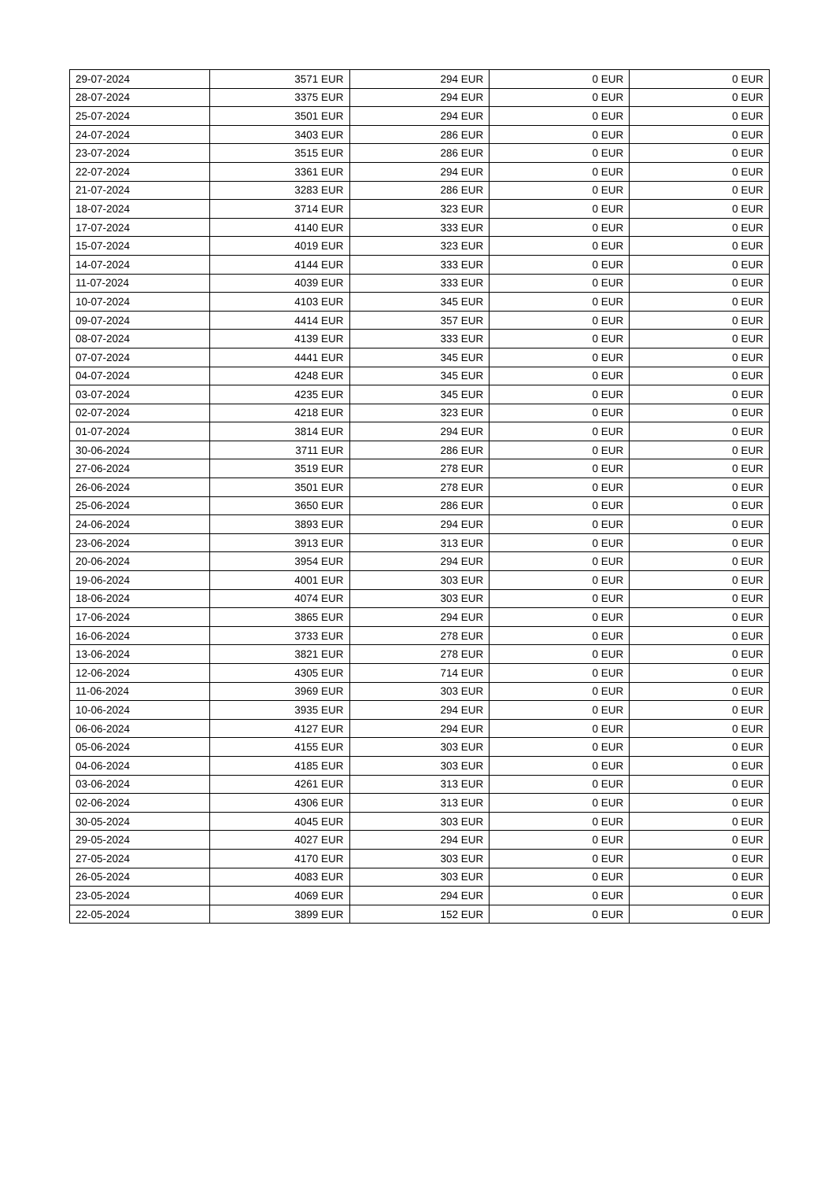| 29-07-2024 | 3571 EUR | 294 EUR | 0 EUR | 0 EUR |
| 28-07-2024 | 3375 EUR | 294 EUR | 0 EUR | 0 EUR |
| 25-07-2024 | 3501 EUR | 294 EUR | 0 EUR | 0 EUR |
| 24-07-2024 | 3403 EUR | 286 EUR | 0 EUR | 0 EUR |
| 23-07-2024 | 3515 EUR | 286 EUR | 0 EUR | 0 EUR |
| 22-07-2024 | 3361 EUR | 294 EUR | 0 EUR | 0 EUR |
| 21-07-2024 | 3283 EUR | 286 EUR | 0 EUR | 0 EUR |
| 18-07-2024 | 3714 EUR | 323 EUR | 0 EUR | 0 EUR |
| 17-07-2024 | 4140 EUR | 333 EUR | 0 EUR | 0 EUR |
| 15-07-2024 | 4019 EUR | 323 EUR | 0 EUR | 0 EUR |
| 14-07-2024 | 4144 EUR | 333 EUR | 0 EUR | 0 EUR |
| 11-07-2024 | 4039 EUR | 333 EUR | 0 EUR | 0 EUR |
| 10-07-2024 | 4103 EUR | 345 EUR | 0 EUR | 0 EUR |
| 09-07-2024 | 4414 EUR | 357 EUR | 0 EUR | 0 EUR |
| 08-07-2024 | 4139 EUR | 333 EUR | 0 EUR | 0 EUR |
| 07-07-2024 | 4441 EUR | 345 EUR | 0 EUR | 0 EUR |
| 04-07-2024 | 4248 EUR | 345 EUR | 0 EUR | 0 EUR |
| 03-07-2024 | 4235 EUR | 345 EUR | 0 EUR | 0 EUR |
| 02-07-2024 | 4218 EUR | 323 EUR | 0 EUR | 0 EUR |
| 01-07-2024 | 3814 EUR | 294 EUR | 0 EUR | 0 EUR |
| 30-06-2024 | 3711 EUR | 286 EUR | 0 EUR | 0 EUR |
| 27-06-2024 | 3519 EUR | 278 EUR | 0 EUR | 0 EUR |
| 26-06-2024 | 3501 EUR | 278 EUR | 0 EUR | 0 EUR |
| 25-06-2024 | 3650 EUR | 286 EUR | 0 EUR | 0 EUR |
| 24-06-2024 | 3893 EUR | 294 EUR | 0 EUR | 0 EUR |
| 23-06-2024 | 3913 EUR | 313 EUR | 0 EUR | 0 EUR |
| 20-06-2024 | 3954 EUR | 294 EUR | 0 EUR | 0 EUR |
| 19-06-2024 | 4001 EUR | 303 EUR | 0 EUR | 0 EUR |
| 18-06-2024 | 4074 EUR | 303 EUR | 0 EUR | 0 EUR |
| 17-06-2024 | 3865 EUR | 294 EUR | 0 EUR | 0 EUR |
| 16-06-2024 | 3733 EUR | 278 EUR | 0 EUR | 0 EUR |
| 13-06-2024 | 3821 EUR | 278 EUR | 0 EUR | 0 EUR |
| 12-06-2024 | 4305 EUR | 714 EUR | 0 EUR | 0 EUR |
| 11-06-2024 | 3969 EUR | 303 EUR | 0 EUR | 0 EUR |
| 10-06-2024 | 3935 EUR | 294 EUR | 0 EUR | 0 EUR |
| 06-06-2024 | 4127 EUR | 294 EUR | 0 EUR | 0 EUR |
| 05-06-2024 | 4155 EUR | 303 EUR | 0 EUR | 0 EUR |
| 04-06-2024 | 4185 EUR | 303 EUR | 0 EUR | 0 EUR |
| 03-06-2024 | 4261 EUR | 313 EUR | 0 EUR | 0 EUR |
| 02-06-2024 | 4306 EUR | 313 EUR | 0 EUR | 0 EUR |
| 30-05-2024 | 4045 EUR | 303 EUR | 0 EUR | 0 EUR |
| 29-05-2024 | 4027 EUR | 294 EUR | 0 EUR | 0 EUR |
| 27-05-2024 | 4170 EUR | 303 EUR | 0 EUR | 0 EUR |
| 26-05-2024 | 4083 EUR | 303 EUR | 0 EUR | 0 EUR |
| 23-05-2024 | 4069 EUR | 294 EUR | 0 EUR | 0 EUR |
| 22-05-2024 | 3899 EUR | 152 EUR | 0 EUR | 0 EUR |